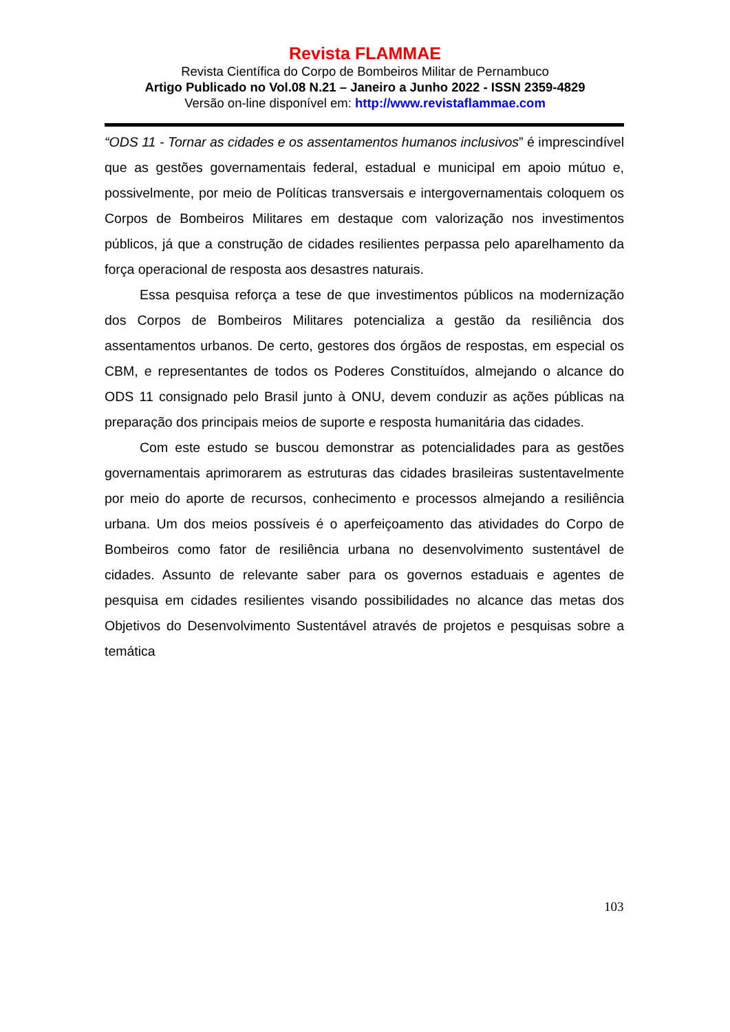Revista FLAMMAE
Revista Científica do Corpo de Bombeiros Militar de Pernambuco
Artigo Publicado no Vol.08 N.21 – Janeiro a Junho 2022 - ISSN 2359-4829
Versão on-line disponível em: http://www.revistaflammae.com
“ODS 11 - Tornar as cidades e os assentamentos humanos inclusivos” é imprescindível que as gestões governamentais federal, estadual e municipal em apoio mútuo e, possivelmente, por meio de Políticas transversais e intergovernamentais coloquem os Corpos de Bombeiros Militares em destaque com valorização nos investimentos públicos, já que a construção de cidades resilientes perpassa pelo aparelhamento da força operacional de resposta aos desastres naturais.
Essa pesquisa reforça a tese de que investimentos públicos na modernização dos Corpos de Bombeiros Militares potencializa a gestão da resiliência dos assentamentos urbanos. De certo, gestores dos órgãos de respostas, em especial os CBM, e representantes de todos os Poderes Constituídos, almejando o alcance do ODS 11 consignado pelo Brasil junto à ONU, devem conduzir as ações públicas na preparação dos principais meios de suporte e resposta humanitária das cidades.
Com este estudo se buscou demonstrar as potencialidades para as gestões governamentais aprimorarem as estruturas das cidades brasileiras sustentavelmente por meio do aporte de recursos, conhecimento e processos almejando a resiliência urbana. Um dos meios possíveis é o aperfeiçoamento das atividades do Corpo de Bombeiros como fator de resiliência urbana no desenvolvimento sustentável de cidades. Assunto de relevante saber para os governos estaduais e agentes de pesquisa em cidades resilientes visando possibilidades no alcance das metas dos Objetivos do Desenvolvimento Sustentável através de projetos e pesquisas sobre a temática
103